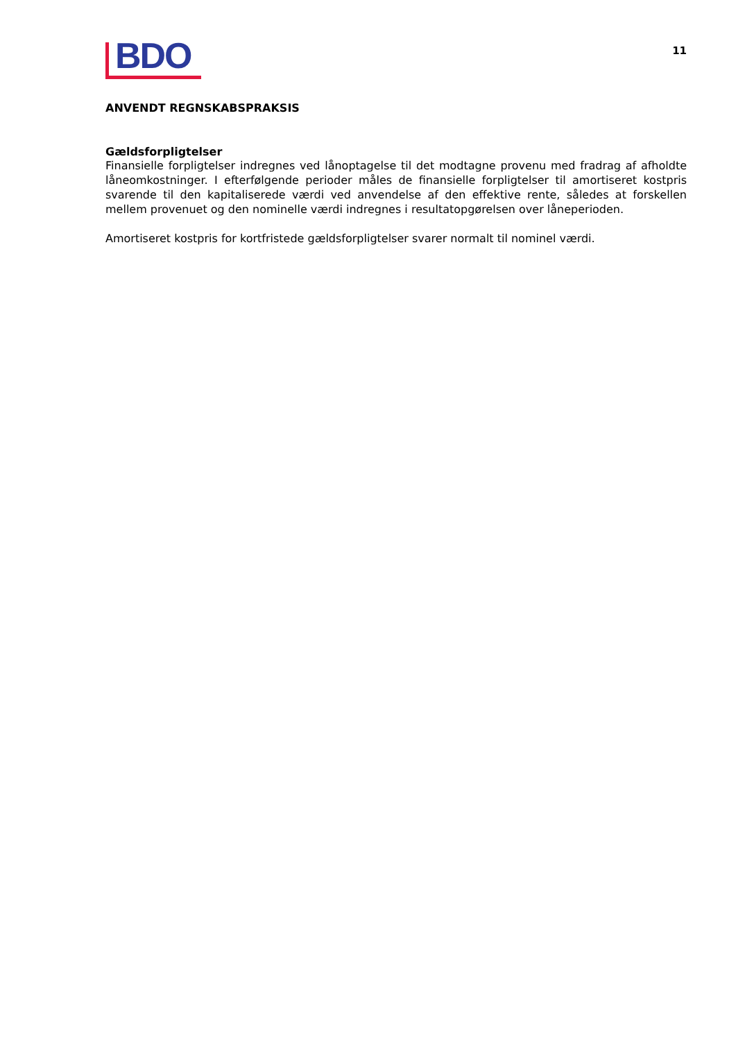BDO
11
ANVENDT REGNSKABSPRAKSIS
Gældsforpligtelser
Finansielle forpligtelser indregnes ved lånoptagelse til det modtagne provenu med fradrag af afholdte låneomkostninger. I efterfølgende perioder måles de finansielle forpligtelser til amortiseret kostpris svarende til den kapitaliserede værdi ved anvendelse af den effektive rente, således at forskellen mellem provenuet og den nominelle værdi indregnes i resultatopgørelsen over låneperioden.
Amortiseret kostpris for kortfristede gældsforpligtelser svarer normalt til nominel værdi.